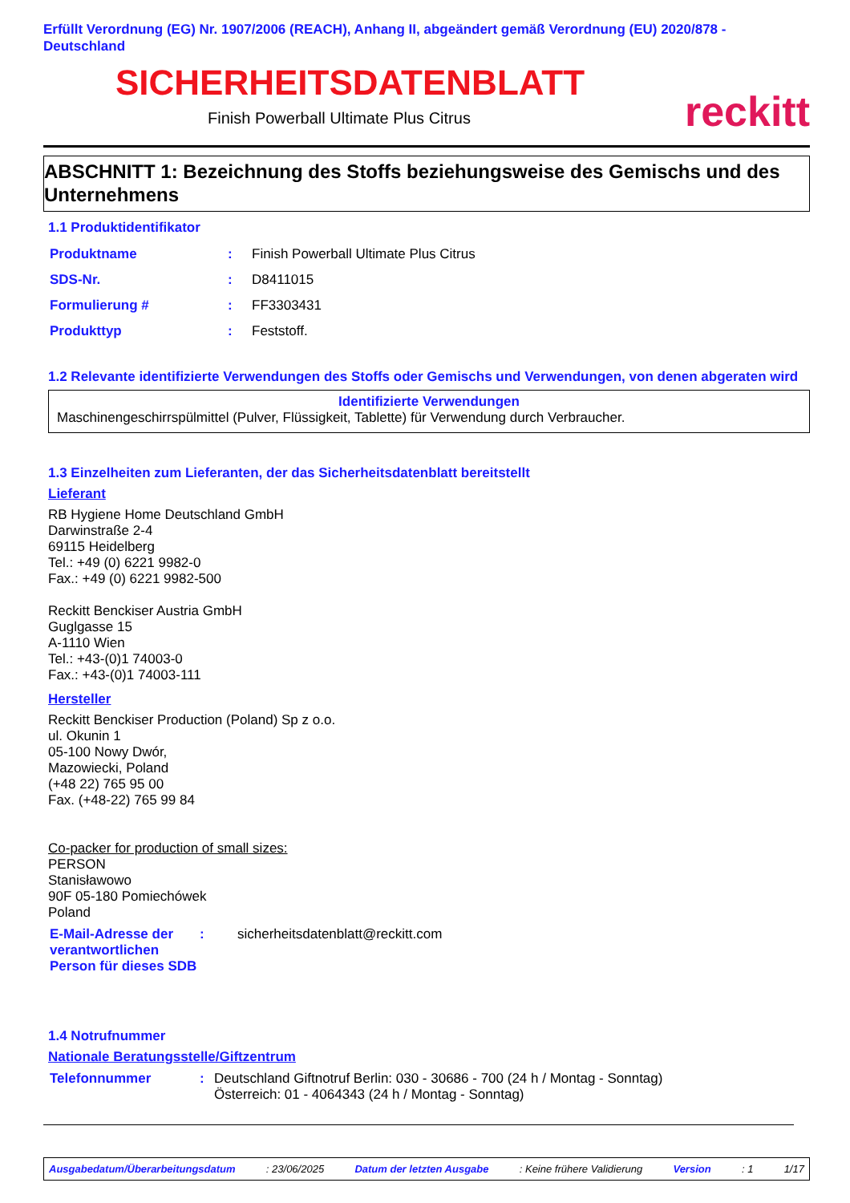Erfüllt Verordnung (EG) Nr. 1907/2006 (REACH), Anhang II, abgeändert gemäß Verordnung (EU) 2020/878 - Deutschland
SICHERHEITSDATENBLATT
Finish Powerball Ultimate Plus Citrus
reckitt
ABSCHNITT 1: Bezeichnung des Stoffs beziehungsweise des Gemischs und des Unternehmens
1.1 Produktidentifikator
| Produktname | : | Finish Powerball Ultimate Plus Citrus |
| SDS-Nr. | : | D8411015 |
| Formulierung # | : | FF3303431 |
| Produkttyp | : | Feststoff. |
1.2 Relevante identifizierte Verwendungen des Stoffs oder Gemischs und Verwendungen, von denen abgeraten wird
Identifizierte Verwendungen
Maschinengeschirrspülmittel (Pulver, Flüssigkeit, Tablette) für Verwendung durch Verbraucher.
1.3 Einzelheiten zum Lieferanten, der das Sicherheitsdatenblatt bereitstellt
Lieferant
RB Hygiene Home Deutschland GmbH
Darwinstraße 2-4
69115 Heidelberg
Tel.: +49 (0) 6221 9982-0
Fax.: +49 (0) 6221 9982-500
Reckitt Benckiser Austria GmbH
Guglgasse 15
A-1110 Wien
Tel.: +43-(0)1 74003-0
Fax.: +43-(0)1 74003-111
Hersteller
Reckitt Benckiser Production (Poland) Sp z o.o.
ul. Okunin 1
05-100 Nowy Dwór,
Mazowiecki, Poland
(+48 22) 765 95 00
Fax. (+48-22) 765 99 84
Co-packer for production of small sizes:
PERSON
Stanisławowo
90F 05-180 Pomiechówek
Poland
| E-Mail-Adresse der verantwortlichen Person für dieses SDB | : | sicherheitsdatenblatt@reckitt.com |
1.4 Notrufnummer
Nationale Beratungsstelle/Giftzentrum
| Telefonnummer | : | Deutschland Giftnotruf Berlin: 030 - 30686 - 700 (24 h / Montag - Sonntag) Österreich: 01 - 4064343 (24 h / Montag - Sonntag) |
Ausgabedatum/Überarbeitungsdatum : 23/06/2025 Datum der letzten Ausgabe : Keine frühere Validierung Version : 1 1/17